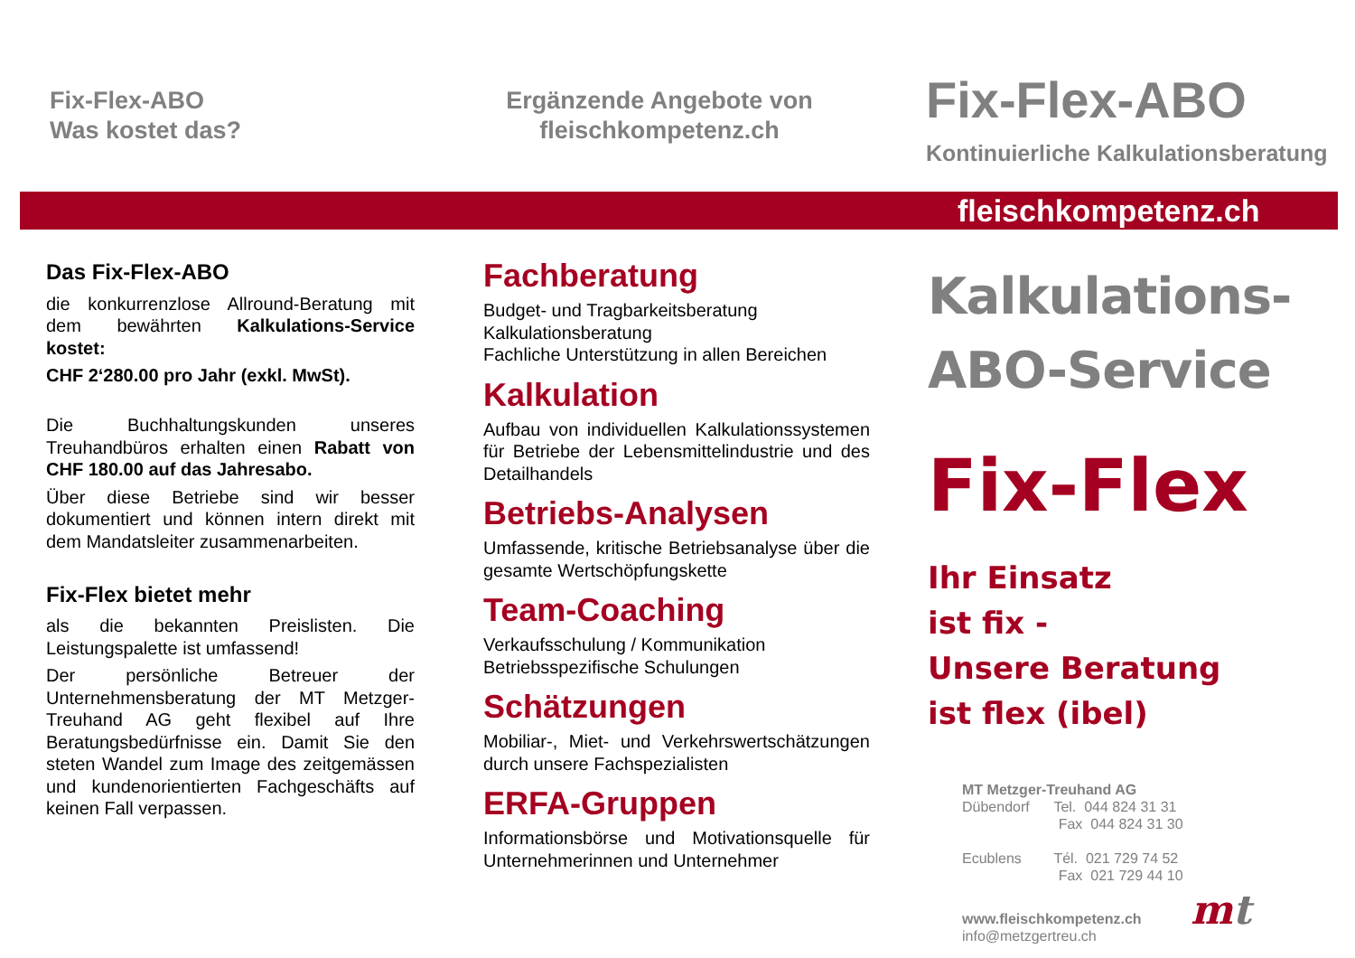Fix-Flex-ABO
Was kostet das?
Ergänzende Angebote von
fleischkompetenz.ch
Fix-Flex-ABO
Kontinuierliche Kalkulationsberatung
fleischkompetenz.ch
Das Fix-Flex-ABO
die konkurrenzlose Allround-Beratung mit dem bewährten Kalkulations-Service kostet:
CHF 2‘280.00 pro Jahr (exkl. MwSt).
Die Buchhaltungskunden unseres Treuhandbüros erhalten einen Rabatt von CHF 180.00 auf das Jahresabo.
Über diese Betriebe sind wir besser dokumentiert und können intern direkt mit dem Mandatsleiter zusammenarbeiten.
Fix-Flex bietet mehr
als die bekannten Preislisten. Die Leistungspalette ist umfassend!
Der persönliche Betreuer der Unternehmensberatung der MT Metzger-Treuhand AG geht flexibel auf Ihre Beratungsbedürfnisse ein. Damit Sie den steten Wandel zum Image des zeitgemässen und kundenorientierten Fachgeschäfts auf keinen Fall verpassen.
Fachberatung
Budget- und Tragbarkeitsberatung
Kalkulationsberatung
Fachliche Unterstützung in allen Bereichen
Kalkulation
Aufbau von individuellen Kalkulationssystemen für Betriebe der Lebensmittelindustrie und des Detailhandels
Betriebs-Analysen
Umfassende, kritische Betriebsanalyse über die gesamte Wertschöpfungskette
Team-Coaching
Verkaufsschulung / Kommunikation
Betriebsspezifische Schulungen
Schätzungen
Mobiliar-, Miet- und Verkehrswertschätzungen durch unsere Fachspezialisten
ERFA-Gruppen
Informationsbörse und Motivationsquelle für Unternehmerinnen und Unternehmer
Kalkulations-
ABO-Service
Fix-Flex
Ihr Einsatz
ist fix -
Unsere Beratung
ist flex (ibel)
MT Metzger-Treuhand AG
Dübendorf Tel. 044 824 31 31
Fax 044 824 31 30
Ecublens Tél. 021 729 74 52
Fax 021 729 44 10
www.fleischkompetenz.ch mt
info@metzgertreu.ch